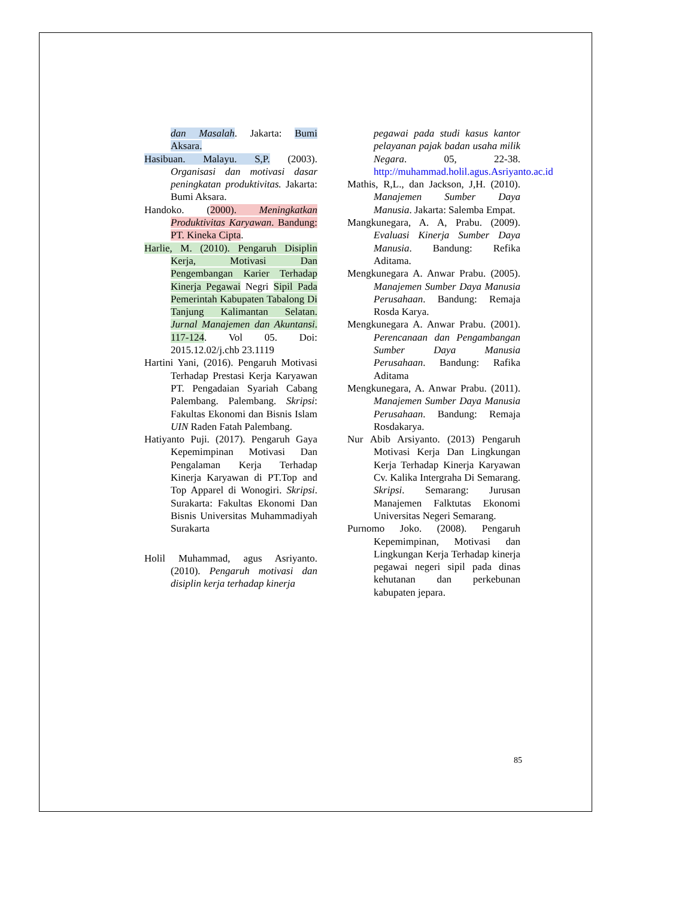dan Masalah. Jakarta: Bumi Aksara.
Hasibuan. Malayu. S,P. (2003). Organisasi dan motivasi dasar peningkatan produktivitas. Jakarta: Bumi Aksara.
Handoko. (2000). Meningkatkan Produktivitas Karyawan. Bandung: PT. Kineka Cipta.
Harlie, M. (2010). Pengaruh Disiplin Kerja, Motivasi Dan Pengembangan Karier Terhadap Kinerja Pegawai Negri Sipil Pada Pemerintah Kabupaten Tabalong Di Tanjung Kalimantan Selatan. Jurnal Manajemen dan Akuntansi. 117-124. Vol 05. Doi: 2015.12.02/j.chb 23.1119
Hartini Yani, (2016). Pengaruh Motivasi Terhadap Prestasi Kerja Karyawan PT. Pengadaian Syariah Cabang Palembang. Palembang. Skripsi: Fakultas Ekonomi dan Bisnis Islam UIN Raden Fatah Palembang.
Hatiyanto Puji. (2017). Pengaruh Gaya Kepemimpinan Motivasi Dan Pengalaman Kerja Terhadap Kinerja Karyawan di PT.Top and Top Apparel di Wonogiri. Skripsi. Surakarta: Fakultas Ekonomi Dan Bisnis Universitas Muhammadiyah Surakarta
Holil Muhammad, agus Asriyanto. (2010). Pengaruh motivasi dan disiplin kerja terhadap kinerja
pegawai pada studi kasus kantor pelayanan pajak badan usaha milik Negara. 05, 22-38. http://muhammad.holil.agus.Asriyanto.ac.id
Mathis, R,L., dan Jackson, J,H. (2010). Manajemen Sumber Daya Manusia. Jakarta: Salemba Empat.
Mangkunegara, A. A, Prabu. (2009). Evaluasi Kinerja Sumber Daya Manusia. Bandung: Refika Aditama.
Mengkunegara A. Anwar Prabu. (2005). Manajemen Sumber Daya Manusia Perusahaan. Bandung: Remaja Rosda Karya.
Mengkunegara A. Anwar Prabu. (2001). Perencanaan dan Pengambangan Sumber Daya Manusia Perusahaan. Bandung: Rafika Aditama
Mengkunegara, A. Anwar Prabu. (2011). Manajemen Sumber Daya Manusia Perusahaan. Bandung: Remaja Rosdakarya.
Nur Abib Arsiyanto. (2013) Pengaruh Motivasi Kerja Dan Lingkungan Kerja Terhadap Kinerja Karyawan Cv. Kalika Intergraha Di Semarang. Skripsi. Semarang: Jurusan Manajemen Falktutas Ekonomi Universitas Negeri Semarang.
Purnomo Joko. (2008). Pengaruh Kepemimpinan, Motivasi dan Lingkungan Kerja Terhadap kinerja pegawai negeri sipil pada dinas kehutanan dan perkebunan kabupaten jepara.
85